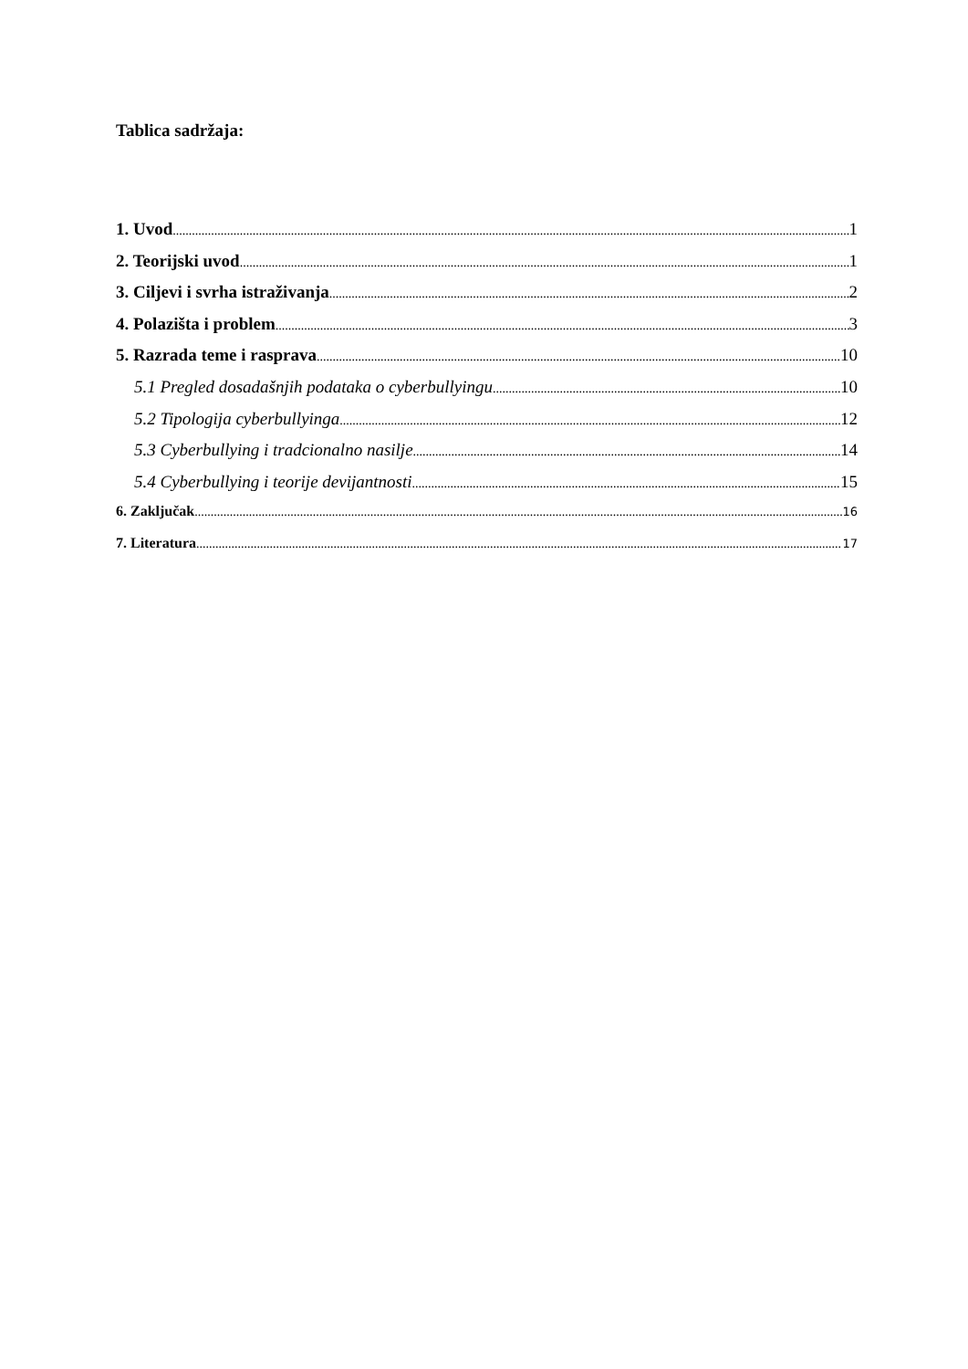Tablica sadržaja:
1. Uvod 1
2. Teorijski uvod 1
3. Ciljevi i svrha istraživanja 2
4. Polazišta i problem 3
5. Razrada teme i rasprava 10
5.1 Pregled dosadašnjih podataka o cyberbullyingu 10
5.2 Tipologija cyberbullyinga 12
5.3 Cyberbullying i tradcionalno nasilje 14
5.4 Cyberbullying i teorije devijantnosti 15
6. Zaključak 16
7. Literatura 17